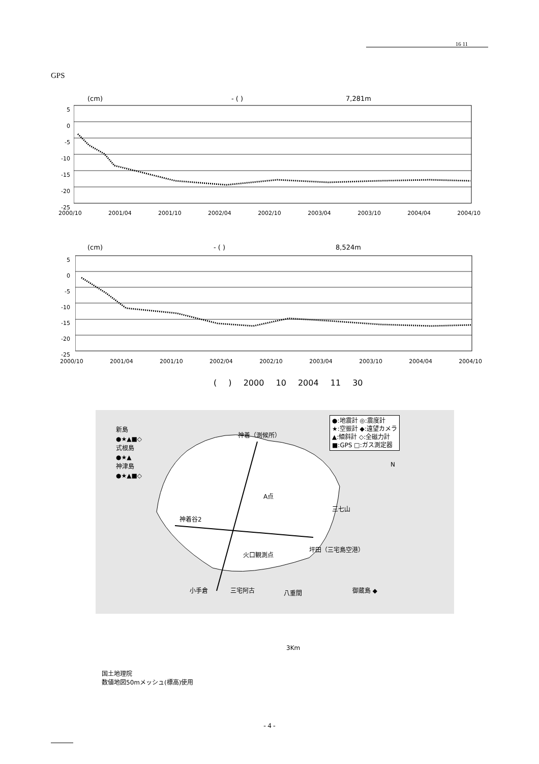16 11
GPS
(cm) - ( ) 7,281m
5
0
-5
-10
-15
-20
-25
2000/10 2001/04 2001/10 2002/04 2002/10 2003/04 2003/10 2004/04 2004/10
(cm) - ( ) 8,524m
5
0
-5
-10
-15
-20
-25
2000/10 2001/04 2001/10 2002/04 2002/10 2003/04 2003/10 2004/04 2004/10
( ) 2000 10 2004 11 30
●:地震計 ◎:震度計
★:空振計 ◆:遠望カメラ
▲:傾斜計 ◇:全磁力計
■:GPS □:ガス測定器
新島
●★▲■◇
式根島
●★▲
神津島
●★▲■◇
神着（測候所）
A点
三七山
神着谷2
火口観測点
坪田（三宅島空港）
三宅阿古
小手倉 八重間 御蔵島 ◆
N
3Km
国土地理院
数値地図50mメッシュ(標高)使用
- 4 -